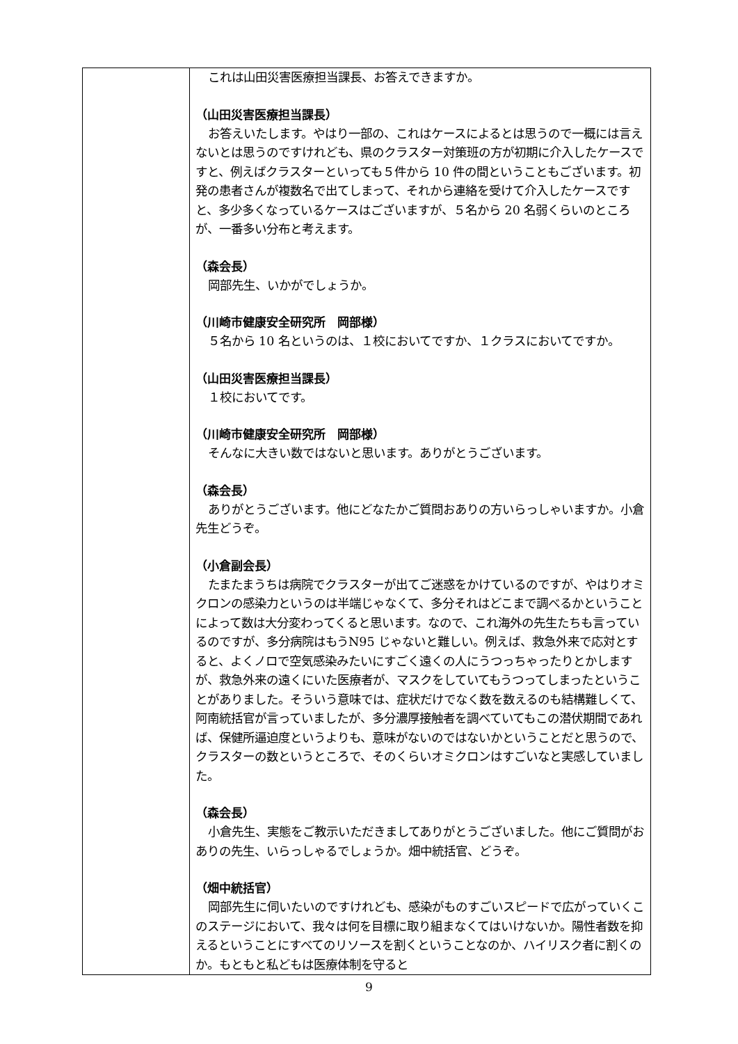| | これは山田災害医療担当課長、お答えできますか。 （山田災害医療担当課長） お答えいたします。やはり一部の、これはケースによるとは思うので一概には言えないとは思うのですけれども、県のクラスター対策班の方が初期に介入したケースですと、例えばクラスターといっても５件から 10 件の間ということもございます。初発の患者さんが複数名で出てしまって、それから連絡を受けて介入したケースですと、多少多くなっているケースはございますが、５名から 20 名弱くらいのところが、一番多い分布と考えます。 （森会長） 岡部先生、いかがでしょうか。 （川崎市健康安全研究所 岡部様） ５名から 10 名というのは、１校においてですか、１クラスにおいてですか。 （山田災害医療担当課長） １校においてです。 （川崎市健康安全研究所 岡部様） そんなに大きい数ではないと思います。ありがとうございます。 （森会長） ありがとうございます。他にどなたかご質問おありの方いらっしゃいますか。小倉先生どうぞ。 （小倉副会長） たまたまうちは病院でクラスターが出てご迷惑をかけているのですが、やはりオミクロンの感染力というのは半端じゃなくて、多分それはどこまで調べるかということによって数は大分変わってくると思います。なので、これ海外の先生たちも言っているのですが、多分病院はもうN95 じゃないと難しい。例えば、救急外来で応対とすると、よくノロで空気感染みたいにすごく遠くの人にうつっちゃったりとかしますが、救急外来の遠くにいた医療者が、マスクをしていてもうつってしまったということがありました。そういう意味では、症状だけでなく数を数えるのも結構難しくて、阿南統括官が言っていましたが、多分濃厚接触者を調べていてもこの潜伏期間であれば、保健所逼迫度というよりも、意味がないのではないかということだと思うので、クラスターの数というところで、そのくらいオミクロンはすごいなと実感していました。 （森会長） 小倉先生、実態をご教示いただきましてありがとうございました。他にご質問がおありの先生、いらっしゃるでしょうか。畑中統括官、どうぞ。 （畑中統括官） 岡部先生に伺いたいのですけれども、感染がものすごいスピードで広がっていくこのステージにおいて、我々は何を目標に取り組まなくてはいけないか。陽性者数を抑えるということにすべてのリソースを割くということなのか、ハイリスク者に割くのか。もともと私どもは医療体制を守ると |
9